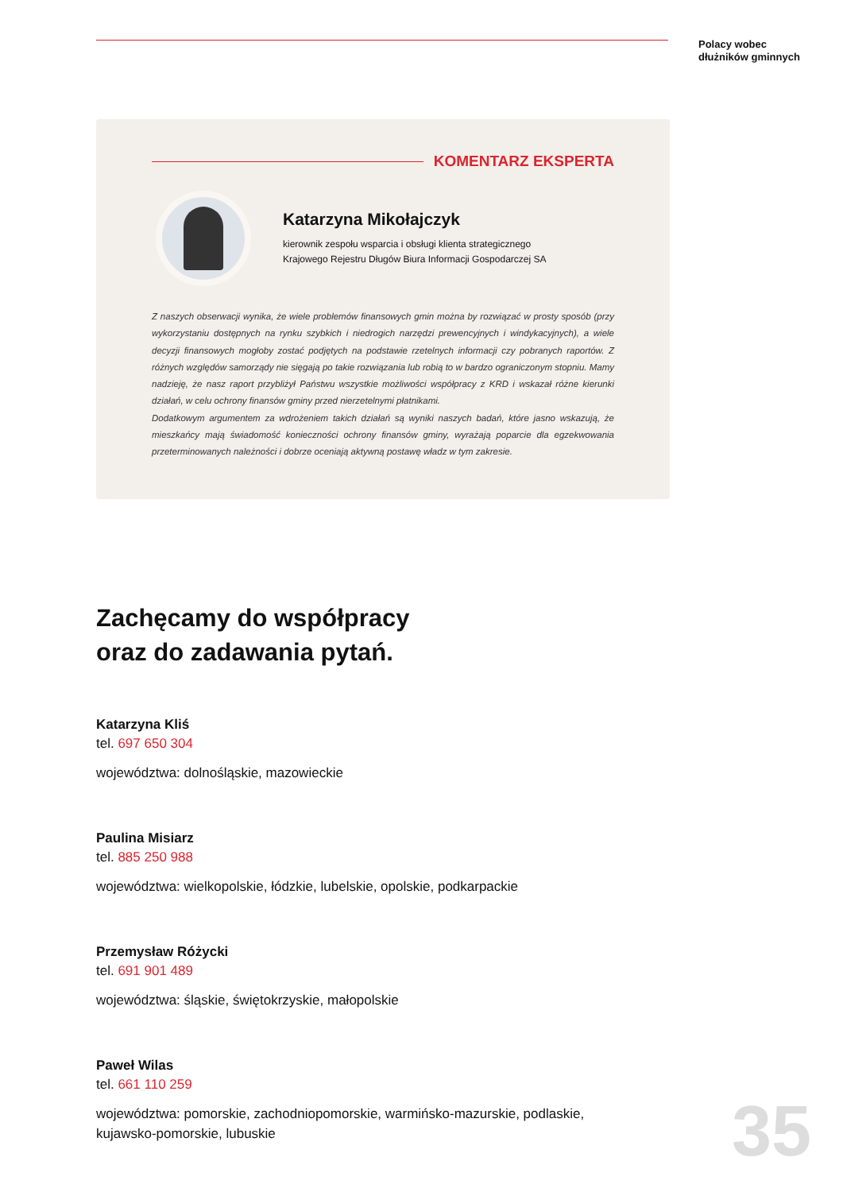Polacy wobec
dłużników gminnych
KOMENTARZ EKSPERTA
Katarzyna Mikołajczyk
kierownik zespołu wsparcia i obsługi klienta strategicznego
Krajowego Rejestru Długów Biura Informacji Gospodarczej SA
Z naszych obserwacji wynika, że wiele problemów finansowych gmin można by rozwiązać w prosty sposób (przy wykorzystaniu dostępnych na rynku szybkich i niedrogich narzędzi prewencyjnych i windykacyjnych), a wiele decyzji finansowych mogłoby zostać podjętych na podstawie rzetelnych informacji czy pobranych raportów. Z różnych względów samorządy nie sięgają po takie rozwiązania lub robią to w bardzo ograniczonym stopniu. Mamy nadzieję, że nasz raport przybliżył Państwu wszystkie możliwości współpracy z KRD i wskazał różne kierunki działań, w celu ochrony finansów gminy przed nierzetelnymi płatnikami.
Dodatkowym argumentem za wdrożeniem takich działań są wyniki naszych badań, które jasno wskazują, że mieszkańcy mają świadomość konieczności ochrony finansów gminy, wyrażają poparcie dla egzekwowania przeterminowanych należności i dobrze oceniają aktywną postawę władz w tym zakresie.
Zachęcamy do współpracy
oraz do zadawania pytań.
Katarzyna Kliś
tel. 697 650 304
województwa: dolnośląskie, mazowieckie
Paulina Misiarz
tel. 885 250 988
województwa: wielkopolskie, łódzkie, lubelskie, opolskie, podkarpackie
Przemysław Różycki
tel. 691 901 489
województwa: śląskie, świętokrzyskie, małopolskie
Paweł Wilas
tel. 661 110 259
województwa: pomorskie, zachodniopomorskie, warmińsko-mazurskie, podlaskie,
kujawsko-pomorskie, lubuskie
35